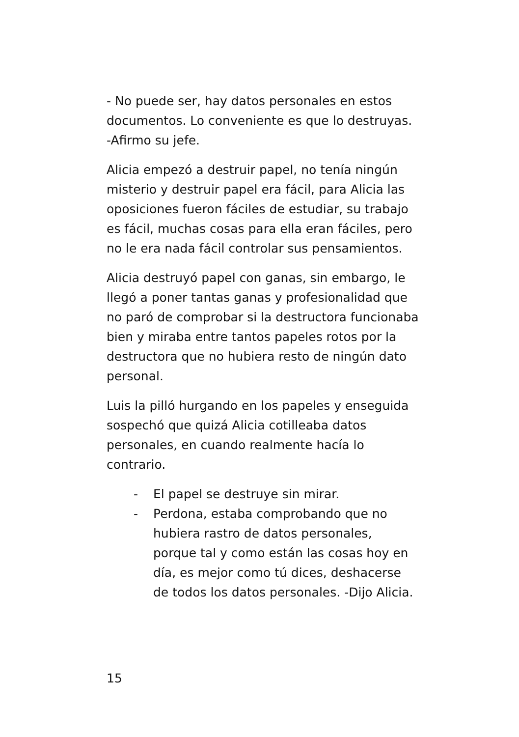- No puede ser, hay datos personales en estos documentos. Lo conveniente es que lo destruyas. -Afirmo su jefe.
Alicia empezó a destruir papel, no tenía ningún misterio y destruir papel era fácil, para Alicia las oposiciones fueron fáciles de estudiar, su trabajo es fácil, muchas cosas para ella eran fáciles, pero no le era nada fácil controlar sus pensamientos.
Alicia destruyó papel con ganas, sin embargo, le llegó a poner tantas ganas y profesionalidad que no paró de comprobar si la destructora funcionaba bien y miraba entre tantos papeles rotos por la destructora que no hubiera resto de ningún dato personal.
Luis la pilló hurgando en los papeles y enseguida sospechó que quizá Alicia cotilleaba datos personales, en cuando realmente hacía lo contrario.
- El papel se destruye sin mirar.
- Perdona, estaba comprobando que no hubiera rastro de datos personales, porque tal y como están las cosas hoy en día, es mejor como tú dices, deshacerse de todos los datos personales. -Dijo Alicia.
15